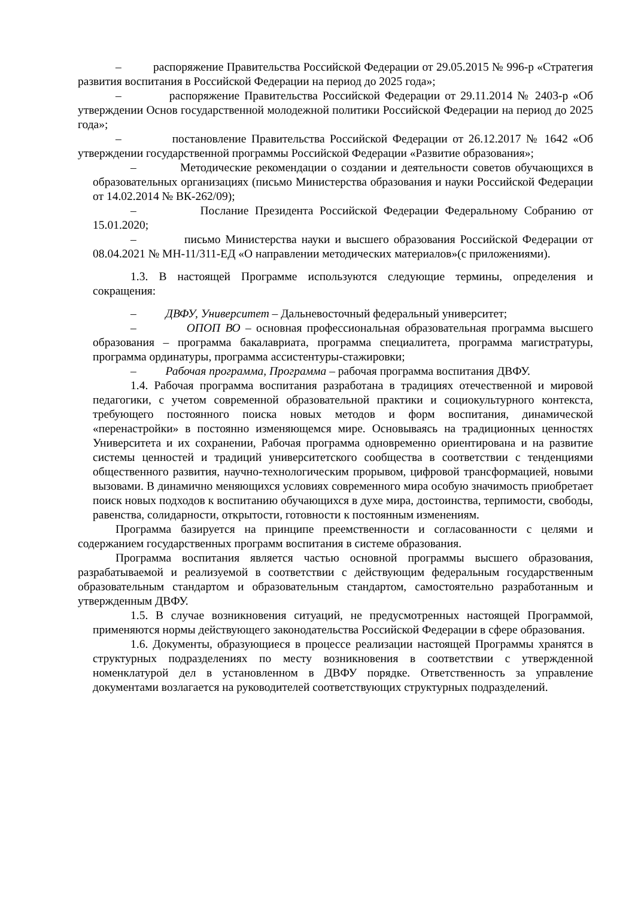– распоряжение Правительства Российской Федерации от 29.05.2015 № 996-р «Стратегия развития воспитания в Российской Федерации на период до 2025 года»;
– распоряжение Правительства Российской Федерации от 29.11.2014 № 2403-р «Об утверждении Основ государственной молодежной политики Российской Федерации на период до 2025 года»;
– постановление Правительства Российской Федерации от 26.12.2017 № 1642 «Об утверждении государственной программы Российской Федерации «Развитие образования»;
– Методические рекомендации о создании и деятельности советов обучающихся в образовательных организациях (письмо Министерства образования и науки Российской Федерации от 14.02.2014 № ВК-262/09);
– Послание Президента Российской Федерации Федеральному Собранию от 15.01.2020;
– письмо Министерства науки и высшего образования Российской Федерации от 08.04.2021 № МН-11/311-ЕД «О направлении методических материалов»(с приложениями).
1.3. В настоящей Программе используются следующие термины, определения и сокращения:
– ДВФУ, Университет – Дальневосточный федеральный университет;
– ОПОП ВО – основная профессиональная образовательная программа высшего образования – программа бакалавриата, программа специалитета, программа магистратуры, программа ординатуры, программа ассистентуры-стажировки;
– Рабочая программа, Программа – рабочая программа воспитания ДВФУ.
1.4. Рабочая программа воспитания разработана в традициях отечественной и мировой педагогики, с учетом современной образовательной практики и социокультурного контекста, требующего постоянного поиска новых методов и форм воспитания, динамической «перенастройки» в постоянно изменяющемся мире. Основываясь на традиционных ценностях Университета и их сохранении, Рабочая программа одновременно ориентирована и на развитие системы ценностей и традиций университетского сообщества в соответствии с тенденциями общественного развития, научно-технологическим прорывом, цифровой трансформацией, новыми вызовами. В динамично меняющихся условиях современного мира особую значимость приобретает поиск новых подходов к воспитанию обучающихся в духе мира, достоинства, терпимости, свободы, равенства, солидарности, открытости, готовности к постоянным изменениям.
Программа базируется на принципе преемственности и согласованности с целями и содержанием государственных программ воспитания в системе образования.
Программа воспитания является частью основной программы высшего образования, разрабатываемой и реализуемой в соответствии с действующим федеральным государственным образовательным стандартом и образовательным стандартом, самостоятельно разработанным и утвержденным ДВФУ.
1.5. В случае возникновения ситуаций, не предусмотренных настоящей Программой, применяются нормы действующего законодательства Российской Федерации в сфере образования.
1.6. Документы, образующиеся в процессе реализации настоящей Программы хранятся в структурных подразделениях по месту возникновения в соответствии с утвержденной номенклатурой дел в установленном в ДВФУ порядке. Ответственность за управление документами возлагается на руководителей соответствующих структурных подразделений.